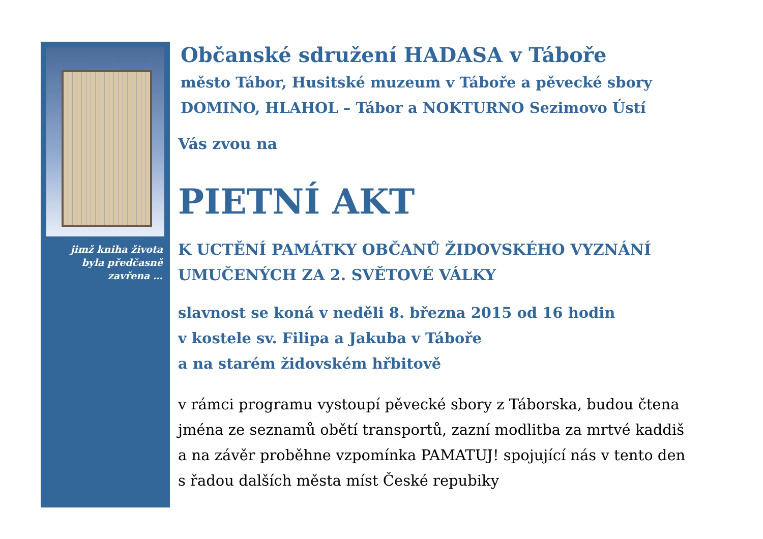jimž kniha života
byla předčasně
zavřena …
Občanské sdružení HADASA v Táboře
město Tábor, Husitské muzeum v Táboře a pěvecké sbory
DOMINO, HLAHOL – Tábor a NOKTURNO Sezimovo Ústí
Vás zvou na
PIETNÍ AKT
K UCTĚNÍ PAMÁTKY OBČANŮ ŽIDOVSKÉHO VYZNÁNÍ
UMUČENÝCH ZA 2. SVĚTOVÉ VÁLKY
slavnost se koná v neděli 8. března 2015 od 16 hodin
v kostele sv. Filipa a Jakuba v Táboře
a na starém židovském hřbitově
v rámci programu vystoupí pěvecké sbory z Táborska, budou čtena
jména ze seznamů obětí transportů, zazní modlitba za mrtvé kaddiš
a na závěr proběhne vzpomínka PAMATUJ! spojující nás v tento den
s řadou dalších města míst České repubiky